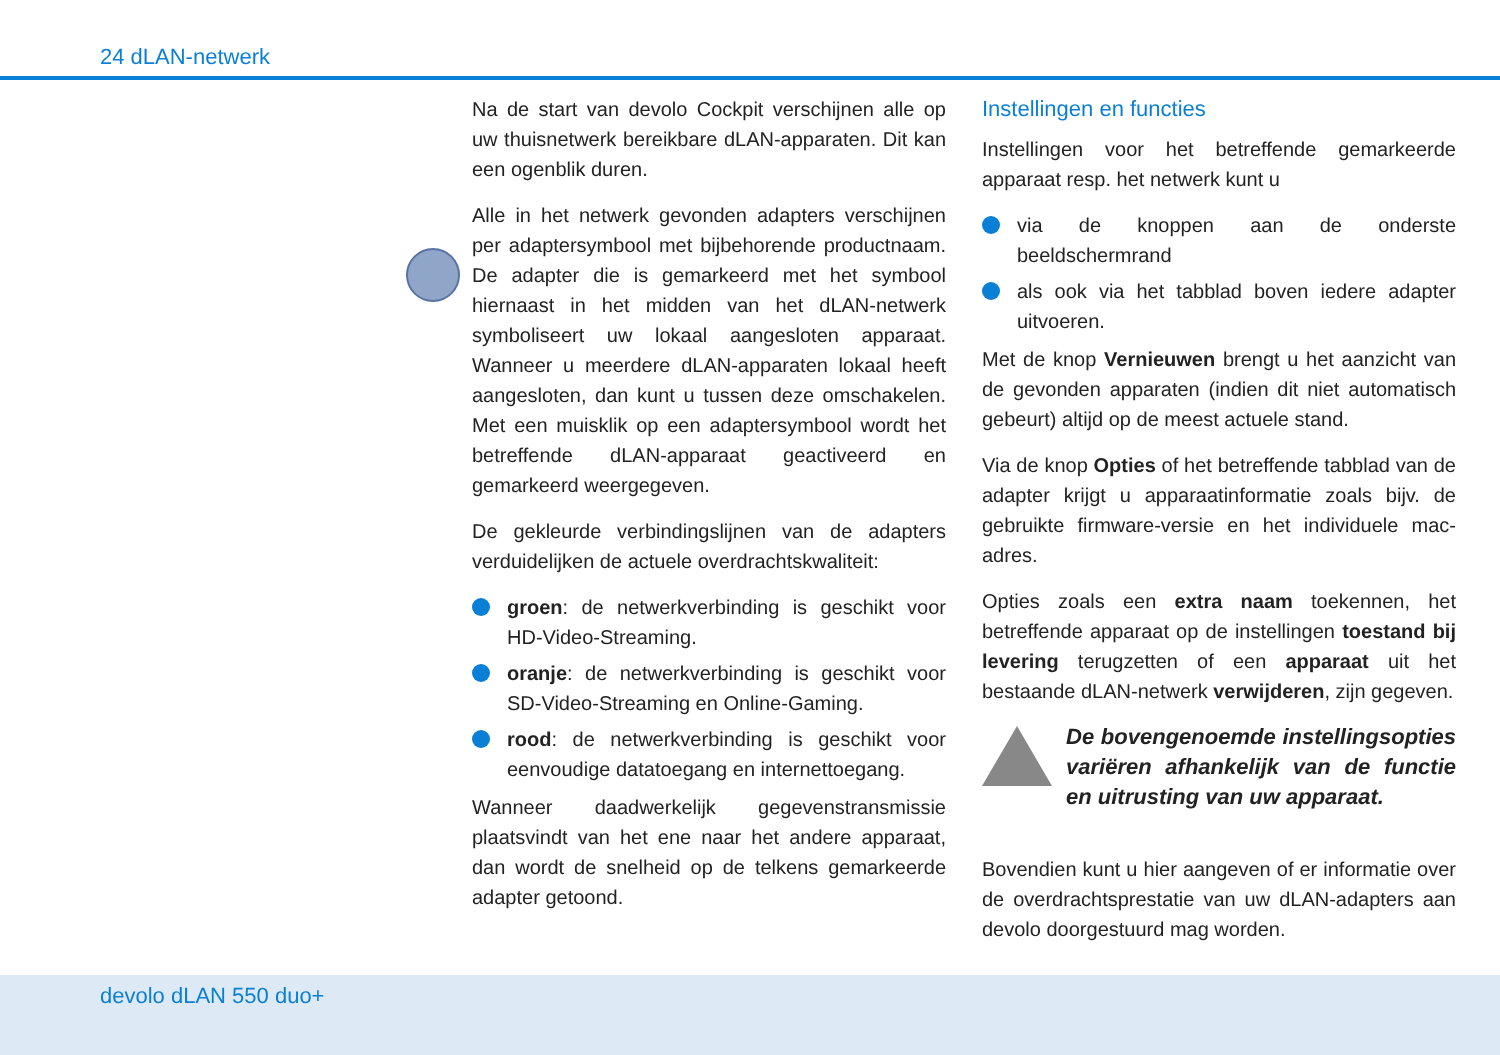24 dLAN-netwerk
Na de start van devolo Cockpit verschijnen alle op uw thuisnetwerk bereikbare dLAN-apparaten. Dit kan een ogenblik duren.
Alle in het netwerk gevonden adapters verschijnen per adaptersymbool met bijbehorende productnaam. De adapter die is gemarkeerd met het symbool hiernaast in het midden van het dLAN-netwerk symboliseert uw lokaal aangesloten apparaat. Wanneer u meerdere dLAN-apparaten lokaal heeft aangesloten, dan kunt u tussen deze omschakelen. Met een muisklik op een adaptersymbool wordt het betreffende dLAN-apparaat geactiveerd en gemarkeerd weergegeven.
De gekleurde verbindingslijnen van de adapters verduidelijken de actuele overdrachtskwaliteit:
groen: de netwerkverbinding is geschikt voor HD-Video-Streaming.
oranje: de netwerkverbinding is geschikt voor SD-Video-Streaming en Online-Gaming.
rood: de netwerkverbinding is geschikt voor eenvoudige datatoegang en internettoegang.
Wanneer daadwerkelijk gegevenstransmissie plaatsvindt van het ene naar het andere apparaat, dan wordt de snelheid op de telkens gemarkeerde adapter getoond.
Instellingen en functies
Instellingen voor het betreffende gemarkeerde apparaat resp. het netwerk kunt u
via de knoppen aan de onderste beeldschermrand
als ook via het tabblad boven iedere adapter uitvoeren.
Met de knop Vernieuwen brengt u het aanzicht van de gevonden apparaten (indien dit niet automatisch gebeurt) altijd op de meest actuele stand.
Via de knop Opties of het betreffende tabblad van de adapter krijgt u apparaatinformatie zoals bijv. de gebruikte firmware-versie en het individuele mac-adres.
Opties zoals een extra naam toekennen, het betreffende apparaat op de instellingen toestand bij levering terugzetten of een apparaat uit het bestaande dLAN-netwerk verwijderen, zijn gegeven.
De bovengenoemde instellingsopties variëren afhankelijk van de functie en uitrusting van uw apparaat.
Bovendien kunt u hier aangeven of er informatie over de overdrachtsprestatie van uw dLAN-adapters aan devolo doorgestuurd mag worden.
devolo dLAN 550 duo+